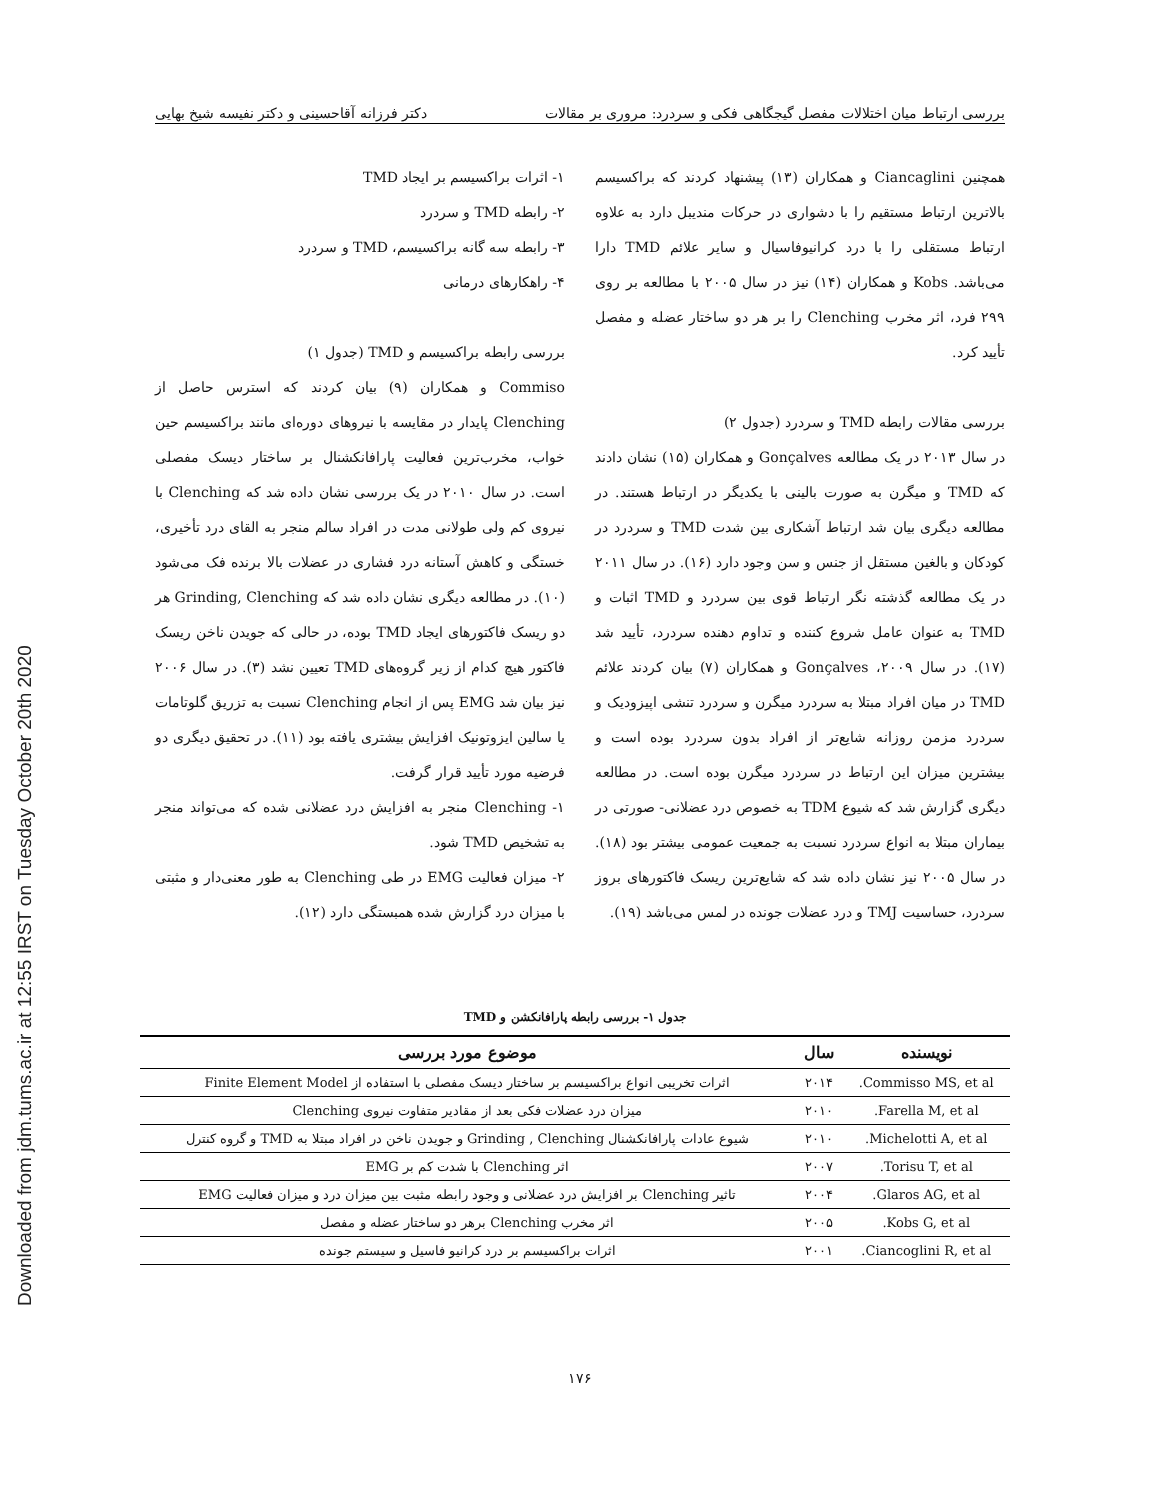Downloaded from jdm.tums.ac.ir at 12:55 IRST on Tuesday October 20th 2020
بررسی ارتباط میان اختلالات مفصل گیجگاهی فکی و سردرد: مروری بر مقالات دکتر فرزانه آقاحسینی و دکتر نفیسه شیخ بهایی
۱- اثرات براکسیسم بر ایجاد TMD
۲- رابطه TMD و سردرد
۳- رابطه سه گانه براکسیسم، TMD و سردرد
۴- راهکارهای درمانی
بررسی رابطه براکسیسم و TMD (جدول ۱)
Commiso و همکاران (۹) بیان کردند که استرس حاصل از Clenching پایدار در مقایسه با نیروهای دوره‌ای مانند براکسیسم حین خواب، مخرب‌ترین فعالیت پارافانکشنال بر ساختار دیسک مفصلی است. در سال ۲۰۱۰ در یک بررسی نشان داده شد که Clenching با نیروی کم ولی طولانی مدت در افراد سالم منجر به القای درد تأخیری، خستگی و کاهش آستانه درد فشاری در عضلات بالا برنده فک می‌شود (۱۰). در مطالعه دیگری نشان داده شد که Grinding, Clenching هر دو ریسک فاکتورهای ایجاد TMD بوده، در حالی که جویدن ناخن ریسک فاکتور هیچ کدام از زیر گروه‌های TMD تعیین نشد (۳). در سال ۲۰۰۶ نیز بیان شد EMG پس از انجام Clenching نسبت به تزریق گلوتامات یا سالین ایزوتونیک افزایش بیشتری یافته بود (۱۱). در تحقیق دیگری دو فرضیه مورد تأیید قرار گرفت.
۱- Clenching منجر به افزایش درد عضلانی شده که می‌تواند منجر به تشخیص TMD شود.
۲- میزان فعالیت EMG در طی Clenching به طور معنی‌دار و مثبتی با میزان درد گزارش شده همبستگی دارد (۱۲).
همچنین Ciancaglini و همکاران (۱۳) پیشنهاد کردند که براکسیسم بالاترین ارتباط مستقیم را با دشواری در حرکات مندیبل دارد به علاوه ارتباط مستقلی را با درد کرانیوفاسیال و سایر علائم TMD دارا می‌باشد. Kobs و همکاران (۱۴) نیز در سال ۲۰۰۵ با مطالعه بر روی ۲۹۹ فرد، اثر مخرب Clenching را بر هر دو ساختار عضله و مفصل تأیید کرد.
بررسی مقالات رابطه TMD و سردرد (جدول ۲)
در سال ۲۰۱۳ در یک مطالعه Gonçalves و همکاران (۱۵) نشان دادند که TMD و میگرن به صورت بالینی با یکدیگر در ارتباط هستند. در مطالعه دیگری بیان شد ارتباط آشکاری بین شدت TMD و سردرد در کودکان و بالغین مستقل از جنس و سن وجود دارد (۱۶). در سال ۲۰۱۱ در یک مطالعه گذشته نگر ارتباط قوی بین سردرد و TMD اثبات و TMD به عنوان عامل شروع کننده و تداوم دهنده سردرد، تأیید شد (۱۷). در سال ۲۰۰۹، Gonçalves و همکاران (۷) بیان کردند علائم TMD در میان افراد مبتلا به سردرد میگرن و سردرد تنشی اپیزودیک و سردرد مزمن روزانه شایع‌تر از افراد بدون سردرد بوده است و بیشترین میزان این ارتباط در سردرد میگرن بوده است. در مطالعه دیگری گزارش شد که شیوع TDM به خصوص درد عضلانی- صورتی در بیماران مبتلا به انواع سردرد نسبت به جمعیت عمومی بیشتر بود (۱۸). در سال ۲۰۰۵ نیز نشان داده شد که شایع‌ترین ریسک فاکتورهای بروز سردرد، حساسیت TMJ و درد عضلات جونده در لمس می‌باشد (۱۹).
جدول ۱- بررسی رابطه پارافانکشن و TMD
| نویسنده | سال | موضوع مورد بررسی |
| --- | --- | --- |
| Commisso MS, et al. | ۲۰۱۴ | اثرات تخریبی انواع براکسیسم بر ساختار دیسک مفصلی با استفاده از Finite Element Model |
| Farella M, et al. | ۲۰۱۰ | میزان درد عضلات فکی بعد از مقادیر متفاوت نیروی Clenching |
| Michelotti A, et al. | ۲۰۱۰ | شیوع عادات پارافانکشنال Grinding , Clenching و جویدن ناخن در افراد مبتلا به TMD و گروه کنترل |
| Torisu T, et al. | ۲۰۰۷ | اثر Clenching با شدت کم بر EMG |
| Glaros AG, et al. | ۲۰۰۴ | تاثیر Clenching بر افزایش درد عضلانی و وجود رابطه مثبت بین میزان درد و میزان فعالیت EMG |
| Kobs G, et al. | ۲۰۰۵ | اثر مخرب Clenching برهر دو ساختار عضله و مفصل |
| Ciancoglini R, et al. | ۲۰۰۱ | اثرات براکسیسم بر درد کرانیو فاسیل و سیستم جونده |
۱۷۶